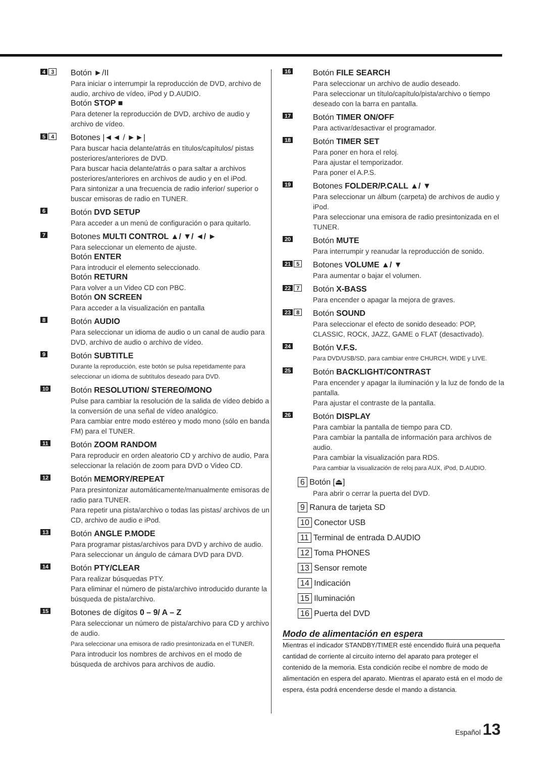4 3
Botón ►/II
Para iniciar o interrumpir la reproducción de DVD, archivo de audio, archivo de vídeo, iPod y D.AUDIO.
Botón STOP ■
Para detener la reproducción de DVD, archivo de audio y archivo de vídeo.
5 4
Botones |◄◄ / ►►|
Para buscar hacia delante/atrás en títulos/capítulos/ pistas posteriores/anteriores de DVD.
Para buscar hacia delante/atrás o para saltar a archivos posteriores/anteriores en archivos de audio y en el iPod.
Para sintonizar a una frecuencia de radio inferior/ superior o buscar emisoras de radio en TUNER.
6
Botón DVD SETUP
Para acceder a un menú de configuración o para quitarlo.
7
Botones MULTI CONTROL ▲/ ▼/ ◄/ ►
Para seleccionar un elemento de ajuste.
Botón ENTER
Para introducir el elemento seleccionado.
Botón RETURN
Para volver a un Video CD con PBC.
Botón ON SCREEN
Para acceder a la visualización en pantalla
8
Botón AUDIO
Para seleccionar un idioma de audio o un canal de audio para DVD, archivo de audio o archivo de vídeo.
9
Botón SUBTITLE
Durante la reproducción, este botón se pulsa repetidamente para seleccionar un idioma de subtítulos deseado para DVD.
10
Botón RESOLUTION/ STEREO/MONO
Pulse para cambiar la resolución de la salida de vídeo debido a la conversión de una señal de vídeo analógico.
Para cambiar entre modo estéreo y modo mono (sólo en banda FM) para el TUNER.
11
Botón ZOOM RANDOM
Para reproducir en orden aleatorio CD y archivo de audio, Para seleccionar la relación de zoom para DVD o Video CD.
12
Botón MEMORY/REPEAT
Para presintonizar automáticamente/manualmente emisoras de radio para TUNER.
Para repetir una pista/archivo o todas las pistas/ archivos de un CD, archivo de audio e iPod.
13
Botón ANGLE P.MODE
Para programar pistas/archivos para DVD y archivo de audio. Para seleccionar un ángulo de cámara DVD para DVD.
14
Botón PTY/CLEAR
Para realizar búsquedas PTY.
Para eliminar el número de pista/archivo introducido durante la búsqueda de pista/archivo.
15
Botones de dígitos 0 – 9/ A – Z
Para seleccionar un número de pista/archivo para CD y archivo de audio.
Para seleccionar una emisora de radio presintonizada en el TUNER.
Para introducir los nombres de archivos en el modo de búsqueda de archivos para archivos de audio.
16
Botón FILE SEARCH
Para seleccionar un archivo de audio deseado.
Para seleccionar un título/capítulo/pista/archivo o tiempo deseado con la barra en pantalla.
17
Botón TIMER ON/OFF
Para activar/desactivar el programador.
18
Botón TIMER SET
Para poner en hora el reloj.
Para ajustar el temporizador.
Para poner el A.P.S.
19
Botones FOLDER/P.CALL ▲/ ▼
Para seleccionar un álbum (carpeta) de archivos de audio y iPod.
Para seleccionar una emisora de radio presintonizada en el TUNER.
20
Botón MUTE
Para interrumpir y reanudar la reproducción de sonido.
21 5
Botones VOLUME ▲/ ▼
Para aumentar o bajar el volumen.
22 7
Botón X-BASS
Para encender o apagar la mejora de graves.
23 8
Botón SOUND
Para seleccionar el efecto de sonido deseado: POP, CLASSIC, ROCK, JAZZ, GAME o FLAT (desactivado).
24
Botón V.F.S.
Para DVD/USB/SD, para cambiar entre CHURCH, WIDE y LIVE.
25
Botón BACKLIGHT/CONTRAST
Para encender y apagar la iluminación y la luz de fondo de la pantalla.
Para ajustar el contraste de la pantalla.
26
Botón DISPLAY
Para cambiar la pantalla de tiempo para CD.
Para cambiar la pantalla de información para archivos de audio.
Para cambiar la visualización para RDS.
Para cambiar la visualización de reloj para AUX, iPod, D.AUDIO.
6 Botón [⏏]
Para abrir o cerrar la puerta del DVD.
9 Ranura de tarjeta SD
10 Conector USB
11 Terminal de entrada D.AUDIO
12 Toma PHONES
13 Sensor remote
14 Indicación
15 Iluminación
16 Puerta del DVD
Modo de alimentación en espera
Mientras el indicador STANDBY/TIMER esté encendido fluirá una pequeña cantidad de corriente al circuito interno del aparato para proteger el contenido de la memoria. Esta condición recibe el nombre de modo de alimentación en espera del aparato. Mientras el aparato está en el modo de espera, ésta podrá encenderse desde el mando a distancia.
Español 13